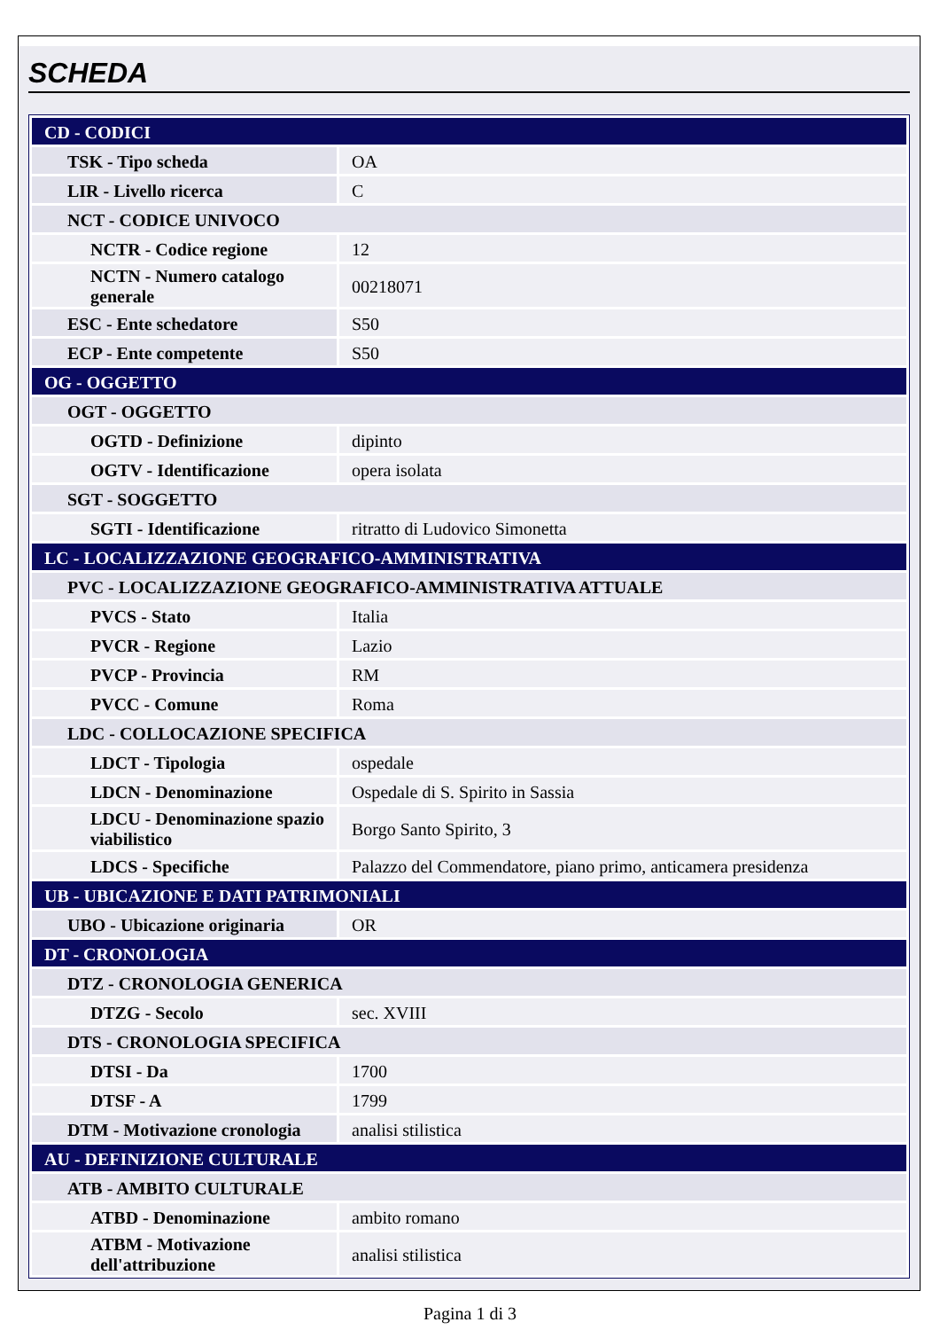SCHEDA
| CD - CODICI | |
| TSK - Tipo scheda | OA |
| LIR - Livello ricerca | C |
| NCT - CODICE UNIVOCO | |
| NCTR - Codice regione | 12 |
| NCTN - Numero catalogo generale | 00218071 |
| ESC - Ente schedatore | S50 |
| ECP - Ente competente | S50 |
| OG - OGGETTO | |
| OGT - OGGETTO | |
| OGTD - Definizione | dipinto |
| OGTV - Identificazione | opera isolata |
| SGT - SOGGETTO | |
| SGTI - Identificazione | ritratto di Ludovico Simonetta |
| LC - LOCALIZZAZIONE GEOGRAFICO-AMMINISTRATIVA | |
| PVC - LOCALIZZAZIONE GEOGRAFICO-AMMINISTRATIVA ATTUALE | |
| PVCS - Stato | Italia |
| PVCR - Regione | Lazio |
| PVCP - Provincia | RM |
| PVCC - Comune | Roma |
| LDC - COLLOCAZIONE SPECIFICA | |
| LDCT - Tipologia | ospedale |
| LDCN - Denominazione | Ospedale di S. Spirito in Sassia |
| LDCU - Denominazione spazio viabilistico | Borgo Santo Spirito, 3 |
| LDCS - Specifiche | Palazzo del Commendatore, piano primo, anticamera presidenza |
| UB - UBICAZIONE E DATI PATRIMONIALI | |
| UBO - Ubicazione originaria | OR |
| DT - CRONOLOGIA | |
| DTZ - CRONOLOGIA GENERICA | |
| DTZG - Secolo | sec. XVIII |
| DTS - CRONOLOGIA SPECIFICA | |
| DTSI - Da | 1700 |
| DTSF - A | 1799 |
| DTM - Motivazione cronologia | analisi stilistica |
| AU - DEFINIZIONE CULTURALE | |
| ATB - AMBITO CULTURALE | |
| ATBD - Denominazione | ambito romano |
| ATBM - Motivazione dell'attribuzione | analisi stilistica |
Pagina 1 di 3